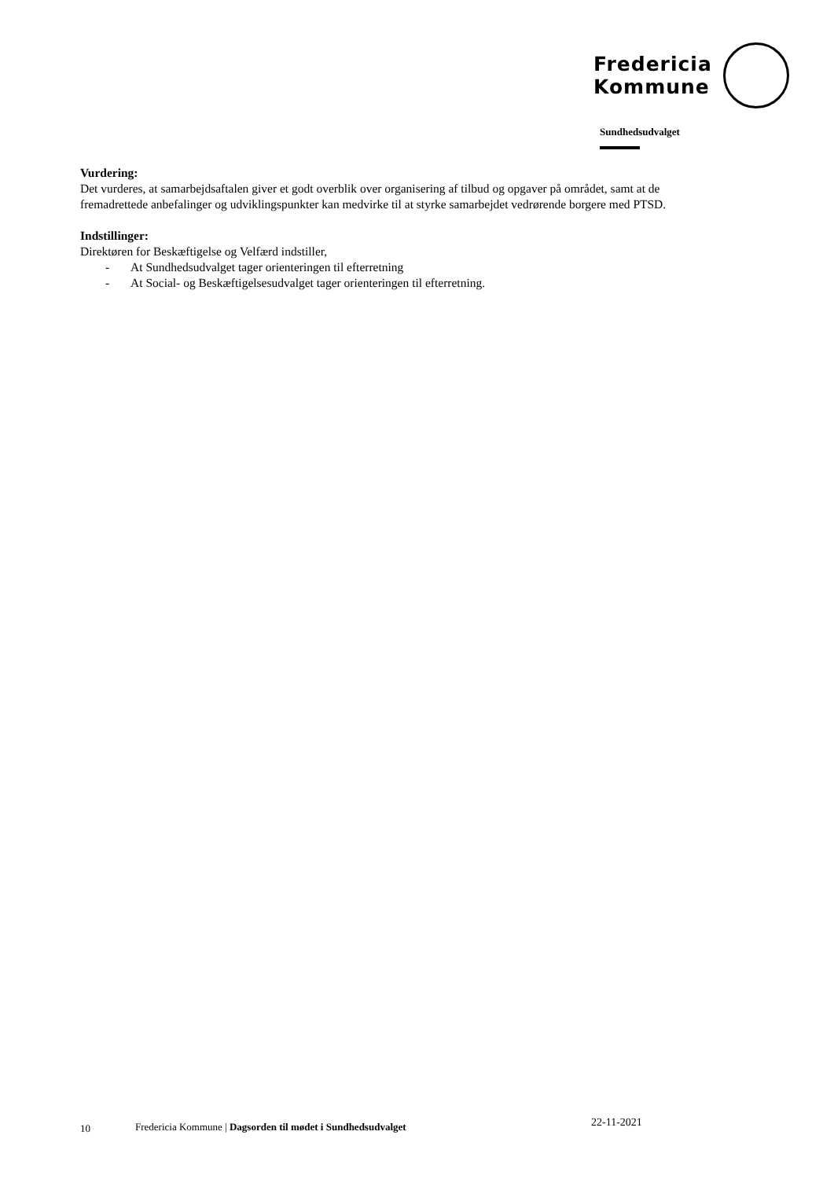Fredericia
Kommune
Sundhedsudvalget
Vurdering:
Det vurderes, at samarbejdsaftalen giver et godt overblik over organisering af tilbud og opgaver på området, samt at de fremadrettede anbefalinger og udviklingspunkter kan medvirke til at styrke samarbejdet vedrørende borgere med PTSD.
Indstillinger:
Direktøren for Beskæftigelse og Velfærd indstiller,
- At Sundhedsudvalget tager orienteringen til efterretning
- At Social- og Beskæftigelsesudvalget tager orienteringen til efterretning.
10 Fredericia Kommune | Dagsorden til mødet i Sundhedsudvalget
22-11-2021